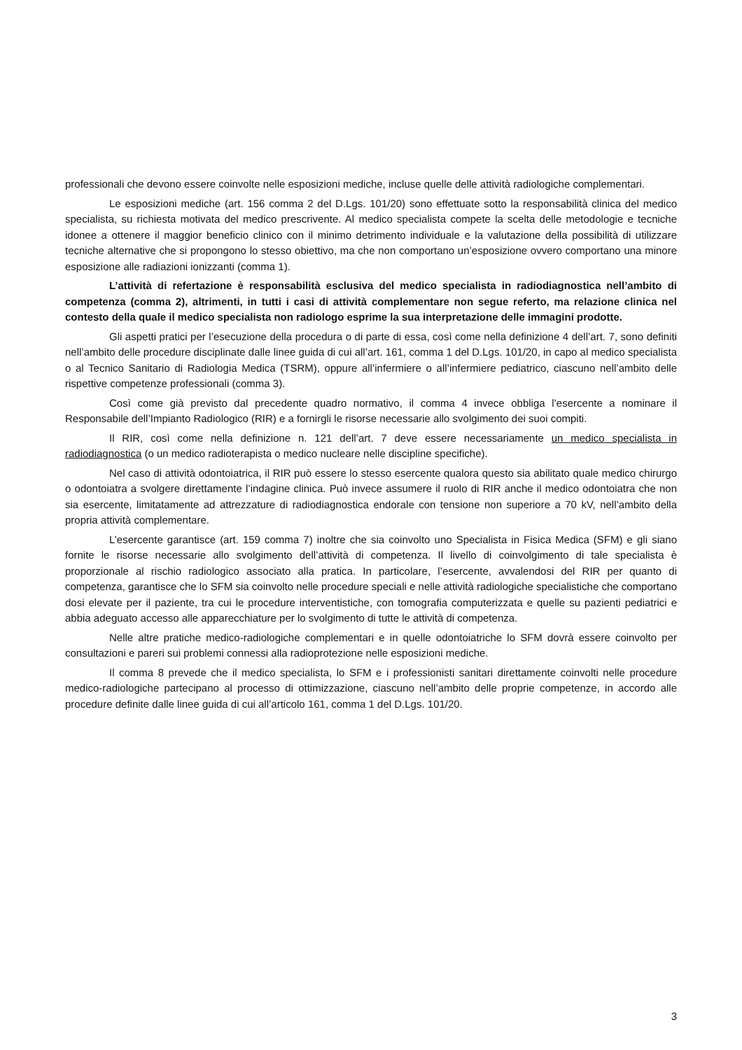professionali che devono essere coinvolte nelle esposizioni mediche, incluse quelle delle attività radiologiche complementari.
Le esposizioni mediche (art. 156 comma 2 del D.Lgs. 101/20) sono effettuate sotto la responsabilità clinica del medico specialista, su richiesta motivata del medico prescrivente. Al medico specialista compete la scelta delle metodologie e tecniche idonee a ottenere il maggior beneficio clinico con il minimo detrimento individuale e la valutazione della possibilità di utilizzare tecniche alternative che si propongono lo stesso obiettivo, ma che non comportano un’esposizione ovvero comportano una minore esposizione alle radiazioni ionizzanti (comma 1).
L’attività di refertazione è responsabilità esclusiva del medico specialista in radiodiagnostica nell’ambito di competenza (comma 2), altrimenti, in tutti i casi di attività complementare non segue referto, ma relazione clinica nel contesto della quale il medico specialista non radiologo esprime la sua interpretazione delle immagini prodotte.
Gli aspetti pratici per l’esecuzione della procedura o di parte di essa, così come nella definizione 4 dell’art. 7, sono definiti nell’ambito delle procedure disciplinate dalle linee guida di cui all’art. 161, comma 1 del D.Lgs. 101/20, in capo al medico specialista o al Tecnico Sanitario di Radiologia Medica (TSRM), oppure all’infermiere o all’infermiere pediatrico, ciascuno nell’ambito delle rispettive competenze professionali (comma 3).
Così come già previsto dal precedente quadro normativo, il comma 4 invece obbliga l’esercente a nominare il Responsabile dell’Impianto Radiologico (RIR) e a fornirgli le risorse necessarie allo svolgimento dei suoi compiti.
Il RIR, così come nella definizione n. 121 dell’art. 7 deve essere necessariamente un medico specialista in radiodiagnostica (o un medico radioterapista o medico nucleare nelle discipline specifiche).
Nel caso di attività odontoiatrica, il RIR può essere lo stesso esercente qualora questo sia abilitato quale medico chirurgo o odontoiatra a svolgere direttamente l’indagine clinica. Può invece assumere il ruolo di RIR anche il medico odontoiatra che non sia esercente, limitatamente ad attrezzature di radiodiagnostica endorale con tensione non superiore a 70 kV, nell’ambito della propria attività complementare.
L’esercente garantisce (art. 159 comma 7) inoltre che sia coinvolto uno Specialista in Fisica Medica (SFM) e gli siano fornite le risorse necessarie allo svolgimento dell’attività di competenza. Il livello di coinvolgimento di tale specialista è proporzionale al rischio radiologico associato alla pratica. In particolare, l’esercente, avvalendosi del RIR per quanto di competenza, garantisce che lo SFM sia coinvolto nelle procedure speciali e nelle attività radiologiche specialistiche che comportano dosi elevate per il paziente, tra cui le procedure interventistiche, con tomografia computerizzata e quelle su pazienti pediatrici e abbia adeguato accesso alle apparecchiature per lo svolgimento di tutte le attività di competenza.
Nelle altre pratiche medico-radiologiche complementari e in quelle odontoiatriche lo SFM dovrà essere coinvolto per consultazioni e pareri sui problemi connessi alla radioprotezione nelle esposizioni mediche.
Il comma 8 prevede che il medico specialista, lo SFM e i professionisti sanitari direttamente coinvolti nelle procedure medico-radiologiche partecipano al processo di ottimizzazione, ciascuno nell’ambito delle proprie competenze, in accordo alle procedure definite dalle linee guida di cui all’articolo 161, comma 1 del D.Lgs. 101/20.
3